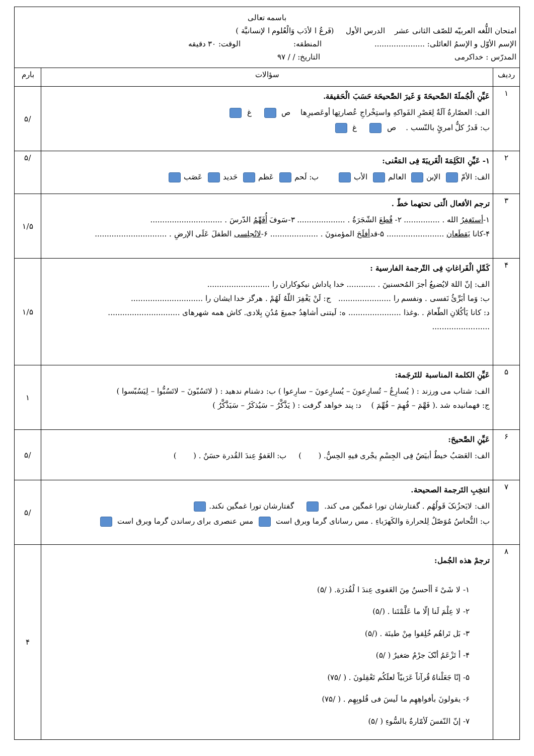| باسمه تعالی امتحان اللُّغه العربیّه للصّف الثانی عشر الدرس الأول (فَرعُ ا لأدَب وَالْعُلوم ا لإنسانیَّة ) الإسم الأوّل و الإسمُ العائلی: ..................... المنطقه: الوقت: ۳۰ دقیقه المدرّس : خداکرمی التاریخ: / / ۹۷ | | |
| ردیف | سؤالات | بارم |
| ۱ | عَیِّنِ الْجُملَةَ الصَّحیحَةَ وَ غَیرَ الصَّحیحَة حَسَبَ الْحَقیقة. الف: العصّارةُ آلَةٌ لِعَصْرِ الفَواکهِ واستِخْراجِ عُصارتِها أوعَصیرِها ص غ ب: قَدرُ کلُّ امرئٍ بالنّسب . ص غ | /۵ |
| ۲ | ۱- عَیِّنِ الکَلِمَةَ الْغَریبَةَ فِی المَعْنی: الف: الأمّ الإبن العالم الأب ب: لَحم عَظم حَدید عَصَب | /۵ |
| ۳ | ترجم الأفعال الّتی تحتهما خطّ . ۱- أستَغفِرُ الله . ............... ۲- قُطِعَ الشّجَرَةُ . .................... ۳-سَوفَ أُفَهِّمُ الدّرسَ . .............................. ۴-کانا یَقطَعان ........................ ۵-قد أفلَحَ المؤمنونَ . .................... ۶- لاتُجلِسی الطفلَ عَلَی الإرضِ . .............................. | ۱/۵ |
| ۴ | کَمِّلِ الْفَراغاتِ فِی التّرجمة الفارسیة : الف: إنّ اللهَ لایُضیعُ أجرَ المُحسنینَ . ............ خدا پاداش نیکوکاران را .......................... ب: وَما أبَرِّئُ نَفسی . ونفسم را ...................... ج: لَنْ یَغْفِرَ اللّهُ لَهُمْ . هرگز خدا ایشان را .............................. د: کانا یَأکُلانِ الطّعامَ . .وغذا ...................... ه: لَیتنی أشاهِدُ جمیعَ مُدُنِ بِلادی. کاش همه شهرهای .............................. ........................ | ۱/۵ |
| ۵ | عَیِّنِ الکلمة المناسبة للتَرجَمة: الف: شتاب می ورزند : ( یُسارِعُ – تُسارِعونَ – یُسارِعونَ – سارِعوا ) ب: دشنام ندهید : ( لاتَسُبّونَ – لاتَسُبُّوا – لِیَسُبّسوا ) ج: فهمانیده شد .( فَهَّمَ – فُهِمَ – فُهِّمَ ) د: پند خواهد گرفت : ( یَذَّکَّرُ – سَیُذکَرُ – سَیَذَّکَّرُ ) | ۱ |
| ۶ | عَیِّنِ الصَّحیحَ: الف: العَصَبُ خیطٌ أبیَضٌ فِی الجِسْمِ یجْری فیهِ الحِسُّ. ( ) ب: العَفوُ عِندَ القُدرة حسَنٌ . ( ) | /۵ |
| ۷ | انتخِبِ التَرجمة الصحیحة. الف: لایَحزُنکَ قَولُهُم . گفتارشان تورا غمگین می کند. گفتارشان تورا غمگین نکند. ب: النُّحاسُ مُوَصّلٌ لِلحرارة والکَهرَباءِ . مس رسانای گرما وبرق است مس عنصری برای رساندن گرما وبرق است | /۵ |
| ۸ | ترجمْ هذه الجُمل: ۱- لا شَیْ ءَ أأحسنُ مِنَ العَفوی عِندَ ا لْقُدرَة. ( /۵) ۲- لا عِلْمَ لَنا إلّا ما عَلَّمْتَنا . (/۵) ۳- بَل تَراهُم خُلِقوا مِنْ طینَة . (/۵) ۴- أ تَزْعَمُ أنّکَ جرْمٌ صَغیرٌ ( /۵) ۵- إنّا جَعَلْناهُ قُرآناً عَرَبیّاً لعلَکُم تَعْقِلونَ . ( /۷۵) ۶- یقولونَ بأفواهِهِم ما لَیسَ فی قُلوبِهِم . ( /۷۵) ۷- إنّ النّفسَ لَأمّارةٌ بالسُّوءِ ( /۵) | ۴ |